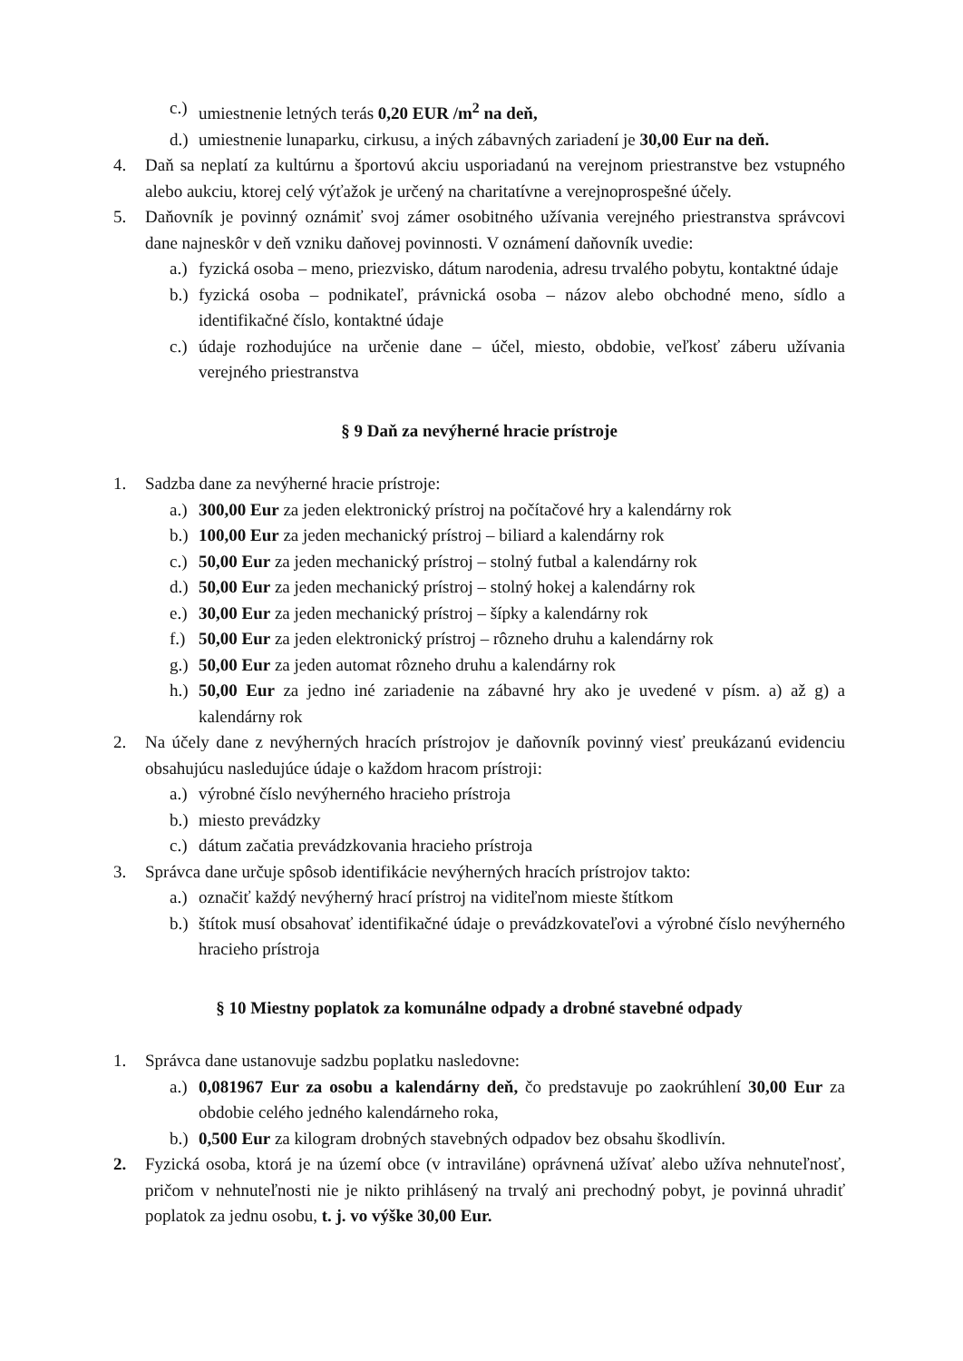c.)
umiestnenie letných terás 0,20 EUR /m<sup>2</sup> na deň,
d.)
umiestnenie lunaparku, cirkusu, a iných zábavných zariadení je 30,00 Eur na deň.
4. Daň sa neplatí za kultúrnu a športovú akciu usporiadanú na verejnom priestranstve bez vstupného alebo aukciu, ktorej celý výťažok je určený na charitatívne a verejnoprospešné účely.
5. Daňovník je povinný oznámiť svoj zámer osobitného užívania verejného priestranstva správcovi dane najneskôr v deň vzniku daňovej povinnosti. V oznámení daňovník uvedie:
a.)
fyzická osoba – meno, priezvisko, dátum narodenia, adresu trvalého pobytu, kontaktné údaje
b.)
fyzická osoba – podnikateľ, právnická osoba – názov alebo obchodné meno, sídlo a identifikačné číslo, kontaktné údaje
c.)
údaje rozhodujúce na určenie dane – účel, miesto, obdobie, veľkosť záberu užívania verejného priestranstva
§ 9 Daň za nevýherné hracie prístroje
1. Sadzba dane za nevýherné hracie prístroje:
a.)
300,00 Eur za jeden elektronický prístroj na počítačové hry a kalendárny rok
b.)
100,00 Eur za jeden mechanický prístroj – biliard a kalendárny rok
c.)
50,00 Eur za jeden mechanický prístroj – stolný futbal a kalendárny rok
d.)
50,00 Eur za jeden mechanický prístroj – stolný hokej a kalendárny rok
e.)
30,00 Eur za jeden mechanický prístroj – šípky a kalendárny rok
f.)
50,00 Eur za jeden elektronický prístroj – rôzneho druhu a kalendárny rok
g.)
50,00 Eur za jeden automat rôzneho druhu a kalendárny rok
h.)
50,00 Eur za jedno iné zariadenie na zábavné hry ako je uvedené v písm. a) až g) a kalendárny rok
2. Na účely dane z nevýherných hracích prístrojov je daňovník povinný viesť preukázanú evidenciu obsahujúcu nasledujúce údaje o každom hracom prístroji:
a.)
výrobné číslo nevýherného hracieho prístroja
b.)
miesto prevádzky
c.)
dátum začatia prevádzkovania hracieho prístroja
3. Správca dane určuje spôsob identifikácie nevýherných hracích prístrojov takto:
a.)
označiť každý nevýherný hrací prístroj na viditeľnom mieste štítkom
b.)
štítok musí obsahovať identifikačné údaje o prevádzkovateľovi a výrobné číslo nevýherného hracieho prístroja
§ 10 Miestny poplatok za komunálne odpady a drobné stavebné odpady
1. Správca dane ustanovuje sadzbu poplatku nasledovne:
a.)
0,081967 Eur za osobu a kalendárny deň, čo predstavuje po zaokrúhlení 30,00 Eur za obdobie celého jedného kalendárneho roka,
b.)
0,500 Eur za kilogram drobných stavebných odpadov bez obsahu škodlivín.
2. Fyzická osoba, ktorá je na území obce (v intraviláne) oprávnená užívať alebo užíva nehnuteľnosť, pričom v nehnuteľnosti nie je nikto prihlásený na trvalý ani prechodný pobyt, je povinná uhradiť poplatok za jednu osobu, t. j. vo výške 30,00 Eur.